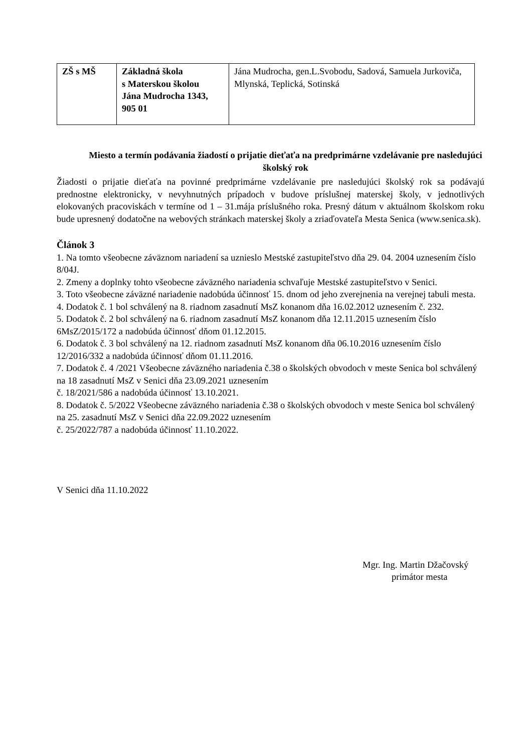| ZŠ s MŠ | Základná škola s Materskou školou Jána Mudrocha 1343, 905 01 | Jána Mudrocha, gen.L.Svobodu, Sadová, Samuela Jurkoviča, Mlynská, Teplická, Sotinská |
Miesto a termín podávania žiadostí o prijatie dieťaťa na predprimárne vzdelávanie pre nasledujúci školský rok
Žiadosti o prijatie dieťaťa na povinné predprimárne vzdelávanie pre nasledujúci školský rok sa podávajú prednostne elektronicky, v nevyhnutných prípadoch v budove príslušnej materskej školy, v jednotlivých elokovaných pracoviskách v termíne od 1 – 31.mája príslušného roka. Presný dátum v aktuálnom školskom roku bude upresnený dodatočne na webových stránkach materskej školy a zriaďovateľa Mesta Senica (www.senica.sk).
Článok 3
1. Na tomto všeobecne záväznom nariadení sa uznieslo Mestské zastupiteľstvo dňa 29. 04. 2004 uznesením číslo 8/04J.
2. Zmeny a doplnky tohto všeobecne záväzného nariadenia schvaľuje Mestské zastupiteľstvo v Senici.
3. Toto všeobecne záväzné nariadenie nadobúda účinnosť 15. dnom od jeho zverejnenia na verejnej tabuli mesta.
4. Dodatok č. 1 bol schválený na 8. riadnom zasadnutí MsZ konanom dňa 16.02.2012 uznesením č. 232.
5. Dodatok č. 2 bol schválený na 6. riadnom zasadnutí MsZ konanom dňa 12.11.2015 uznesením číslo 6MsZ/2015/172 a nadobúda účinnosť dňom 01.12.2015.
6. Dodatok č. 3 bol schválený na 12. riadnom zasadnutí MsZ konanom dňa 06.10.2016 uznesením číslo 12/2016/332 a nadobúda účinnosť dňom 01.11.2016.
7. Dodatok č. 4 /2021 Všeobecne záväzného nariadenia č.38 o školských obvodoch v meste Senica bol schválený na 18 zasadnutí MsZ v Senici dňa 23.09.2021 uznesením
č. 18/2021/586 a nadobúda účinnosť 13.10.2021.
8. Dodatok č. 5/2022 Všeobecne záväzného nariadenia č.38 o školských obvodoch v meste Senica bol schválený na 25. zasadnutí MsZ v Senici dňa 22.09.2022 uznesením
č. 25/2022/787 a nadobúda účinnosť 11.10.2022.
V Senici dňa 11.10.2022
Mgr. Ing. Martin Džačovský
primátor mesta